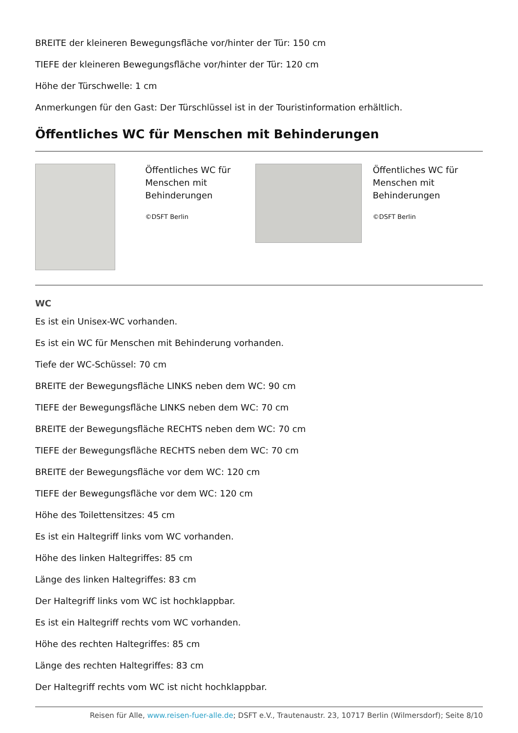BREITE der kleineren Bewegungsfläche vor/hinter der Tür: 150 cm
TIEFE der kleineren Bewegungsfläche vor/hinter der Tür: 120 cm
Höhe der Türschwelle: 1 cm
Anmerkungen für den Gast: Der Türschlüssel ist in der Touristinformation erhältlich.
Öffentliches WC für Menschen mit Behinderungen
Öffentliches WC für Menschen mit Behinderungen
©DSFT Berlin
Öffentliches WC für Menschen mit Behinderungen
©DSFT Berlin
WC
Es ist ein Unisex-WC vorhanden.
Es ist ein WC für Menschen mit Behinderung vorhanden.
Tiefe der WC-Schüssel: 70 cm
BREITE der Bewegungsfläche LINKS neben dem WC: 90 cm
TIEFE der Bewegungsfläche LINKS neben dem WC: 70 cm
BREITE der Bewegungsfläche RECHTS neben dem WC: 70 cm
TIEFE der Bewegungsfläche RECHTS neben dem WC: 70 cm
BREITE der Bewegungsfläche vor dem WC: 120 cm
TIEFE der Bewegungsfläche vor dem WC: 120 cm
Höhe des Toilettensitzes: 45 cm
Es ist ein Haltegriff links vom WC vorhanden.
Höhe des linken Haltegriffes: 85 cm
Länge des linken Haltegriffes: 83 cm
Der Haltegriff links vom WC ist hochklappbar.
Es ist ein Haltegriff rechts vom WC vorhanden.
Höhe des rechten Haltegriffes: 85 cm
Länge des rechten Haltegriffes: 83 cm
Der Haltegriff rechts vom WC ist nicht hochklappbar.
Reisen für Alle, www.reisen-fuer-alle.de; DSFT e.V., Trautenaustr. 23, 10717 Berlin (Wilmersdorf); Seite 8/10